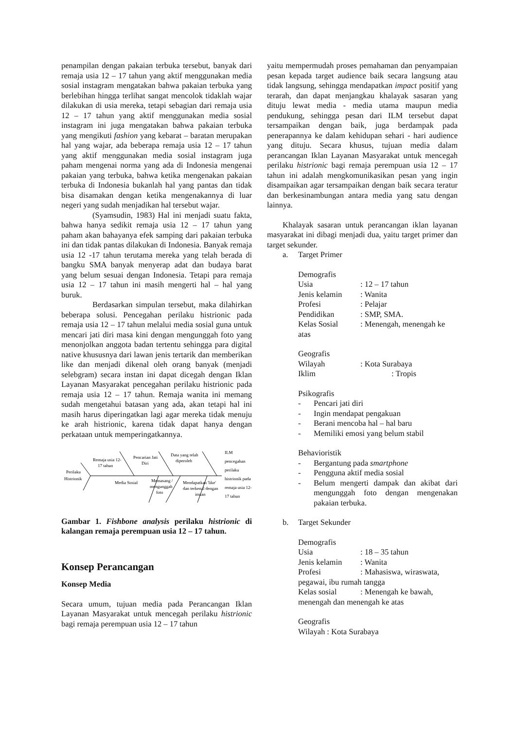penampilan dengan pakaian terbuka tersebut, banyak dari remaja usia 12 – 17 tahun yang aktif menggunakan media sosial instagram mengatakan bahwa pakaian terbuka yang berlebihan hingga terlihat sangat mencolok tidaklah wajar dilakukan di usia mereka, tetapi sebagian dari remaja usia 12 – 17 tahun yang aktif menggunakan media sosial instagram ini juga mengatakan bahwa pakaian terbuka yang mengikuti fashion yang kebarat – baratan merupakan hal yang wajar, ada beberapa remaja usia 12 – 17 tahun yang aktif menggunakan media sosial instagram juga paham mengenai norma yang ada di Indonesia mengenai pakaian yang terbuka, bahwa ketika mengenakan pakaian terbuka di Indonesia bukanlah hal yang pantas dan tidak bisa disamakan dengan ketika mengenakannya di luar negeri yang sudah menjadikan hal tersebut wajar.
(Syamsudin, 1983) Hal ini menjadi suatu fakta, bahwa hanya sedikit remaja usia 12 – 17 tahun yang paham akan bahayanya efek samping dari pakaian terbuka ini dan tidak pantas dilakukan di Indonesia. Banyak remaja usia 12 -17 tahun terutama mereka yang telah berada di bangku SMA banyak menyerap adat dan budaya barat yang belum sesuai dengan Indonesia. Tetapi para remaja usia 12 – 17 tahun ini masih mengerti hal – hal yang buruk.
Berdasarkan simpulan tersebut, maka dilahirkan beberapa solusi. Pencegahan perilaku histrionic pada remaja usia 12 – 17 tahun melalui media sosial guna untuk mencari jati diri masa kini dengan mengunggah foto yang menonjolkan anggota badan tertentu sehingga para digital native khususnya dari lawan jenis tertarik dan memberikan like dan menjadi dikenal oleh orang banyak (menjadi selebgram) secara instan ini dapat dicegah dengan Iklan Layanan Masyarakat pencegahan perilaku histrionic pada remaja usia 12 – 17 tahun. Remaja wanita ini memang sudah mengetahui batasan yang ada, akan tetapi hal ini masih harus diperingatkan lagi agar mereka tidak menuju ke arah histrionic, karena tidak dapat hanya dengan perkataan untuk memperingatkannya.
Perilaku
Histrionik
Remaja usia 12-
17 tahun
Pencarian Jati
Diri
Data yang telah
diperoleh
Media Sosial
Memasang /
mengunggah
foto
Mendapatkan 'like'
dan terkenal dengan
instan
ILM
pencegahan
perilaku
histrionik pada
remaja usia 12-
17 tahun
Gambar 1. Fishbone analysis perilaku histrionic di kalangan remaja perempuan usia 12 – 17 tahun.
Konsep Perancangan
Konsep Media
Secara umum, tujuan media pada Perancangan Iklan Layanan Masyarakat untuk mencegah perilaku histrionic bagi remaja perempuan usia 12 – 17 tahun
yaitu mempermudah proses pemahaman dan penyampaian pesan kepada target audience baik secara langsung atau tidak langsung, sehingga mendapatkan impact positif yang terarah, dan dapat menjangkau khalayak sasaran yang dituju lewat media - media utama maupun media pendukung, sehingga pesan dari ILM tersebut dapat tersampaikan dengan baik, juga berdampak pada penerapannya ke dalam kehidupan sehari - hari audience yang dituju. Secara khusus, tujuan media dalam perancangan Iklan Layanan Masyarakat untuk mencegah perilaku histrionic bagi remaja perempuan usia 12 – 17 tahun ini adalah mengkomunikasikan pesan yang ingin disampaikan agar tersampaikan dengan baik secara teratur dan berkesinambungan antara media yang satu dengan lainnya.
Khalayak sasaran untuk perancangan iklan layanan masyarakat ini dibagi menjadi dua, yaitu target primer dan target sekunder.
a. Target Primer
Demografis
Usia: 12 – 17 tahun
Jenis kelamin: Wanita
Profesi: Pelajar
Pendidikan: SMP, SMA.
Kelas Sosial: Menengah, menengah ke
atas
Geografis
Wilayah: Kota Surabaya
Iklim: Tropis
Psikografis
- Pencari jati diri
- Ingin mendapat pengakuan
- Berani mencoba hal – hal baru
- Memiliki emosi yang belum stabil
Behavioristik
- Bergantung pada smartphone
- Pengguna aktif media sosial
- Belum mengerti dampak dan akibat dari mengunggah foto dengan mengenakan pakaian terbuka.
b. Target Sekunder
Demografis
Usia: 18 – 35 tahun
Jenis kelamin: Wanita
Profesi: Mahasiswa, wiraswata,
pegawai, ibu rumah tangga
Kelas sosial: Menengah ke bawah,
menengah dan menengah ke atas
Geografis
Wilayah : Kota Surabaya